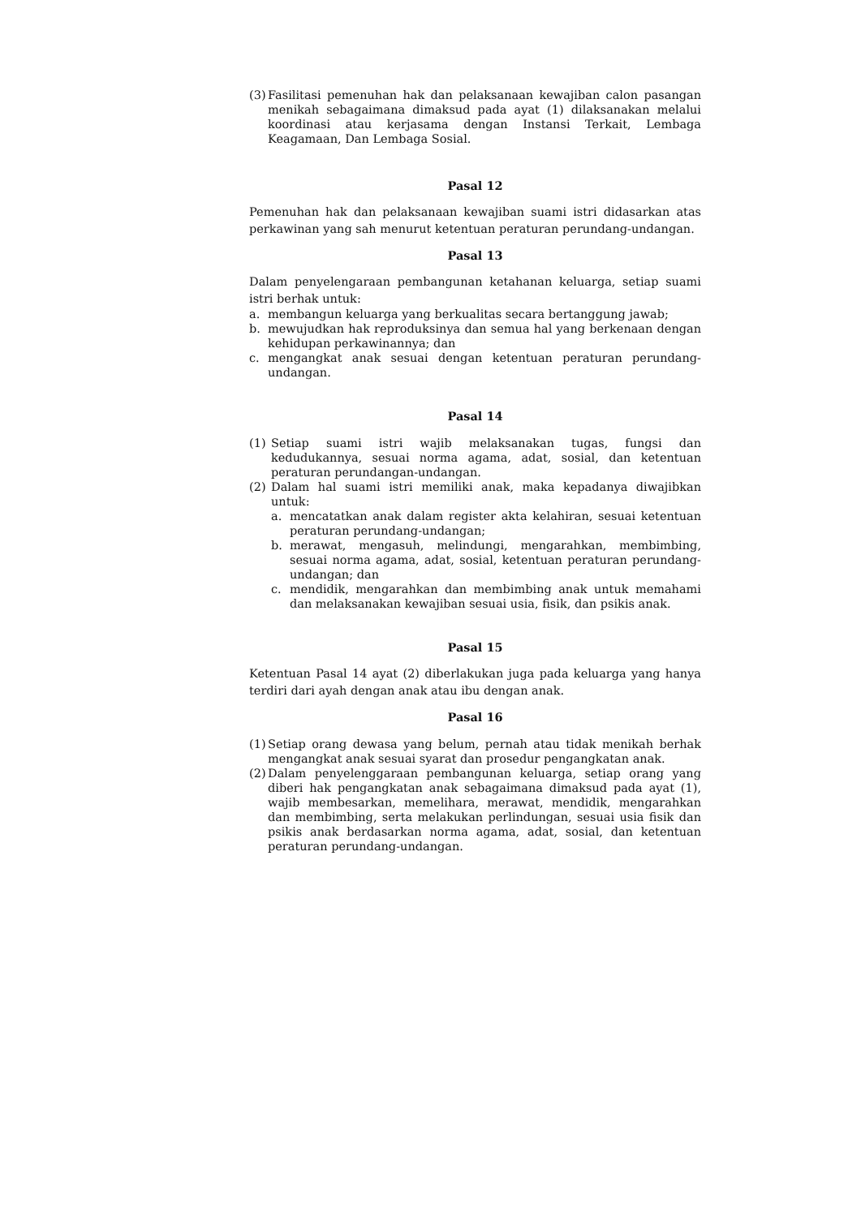(3) Fasilitasi pemenuhan hak dan pelaksanaan kewajiban calon pasangan menikah sebagaimana dimaksud pada ayat (1) dilaksanakan melalui koordinasi atau kerjasama dengan Instansi Terkait, Lembaga Keagamaan, Dan Lembaga Sosial.
Pasal 12
Pemenuhan hak dan pelaksanaan kewajiban suami istri didasarkan atas perkawinan yang sah menurut ketentuan peraturan perundang-undangan.
Pasal 13
Dalam penyelengaraan pembangunan ketahanan keluarga, setiap suami istri berhak untuk:
a. membangun keluarga yang berkualitas secara bertanggung jawab;
b. mewujudkan hak reproduksinya dan semua hal yang berkenaan dengan kehidupan perkawinannya; dan
c. mengangkat anak sesuai dengan ketentuan peraturan perundang-undangan.
Pasal 14
(1) Setiap suami istri wajib melaksanakan tugas, fungsi dan kedudukannya, sesuai norma agama, adat, sosial, dan ketentuan peraturan perundangan-undangan.
(2) Dalam hal suami istri memiliki anak, maka kepadanya diwajibkan untuk:
a. mencatatkan anak dalam register akta kelahiran, sesuai ketentuan peraturan perundang-undangan;
b. merawat, mengasuh, melindungi, mengarahkan, membimbing, sesuai norma agama, adat, sosial, ketentuan peraturan perundang-undangan; dan
c. mendidik, mengarahkan dan membimbing anak untuk memahami dan melaksanakan kewajiban sesuai usia, fisik, dan psikis anak.
Pasal 15
Ketentuan Pasal 14 ayat (2) diberlakukan juga pada keluarga yang hanya terdiri dari ayah dengan anak atau ibu dengan anak.
Pasal 16
(1) Setiap orang dewasa yang belum, pernah atau tidak menikah berhak mengangkat anak sesuai syarat dan prosedur pengangkatan anak.
(2) Dalam penyelenggaraan pembangunan keluarga, setiap orang yang diberi hak pengangkatan anak sebagaimana dimaksud pada ayat (1), wajib membesarkan, memelihara, merawat, mendidik, mengarahkan dan membimbing, serta melakukan perlindungan, sesuai usia fisik dan psikis anak berdasarkan norma agama, adat, sosial, dan ketentuan peraturan perundang-undangan.